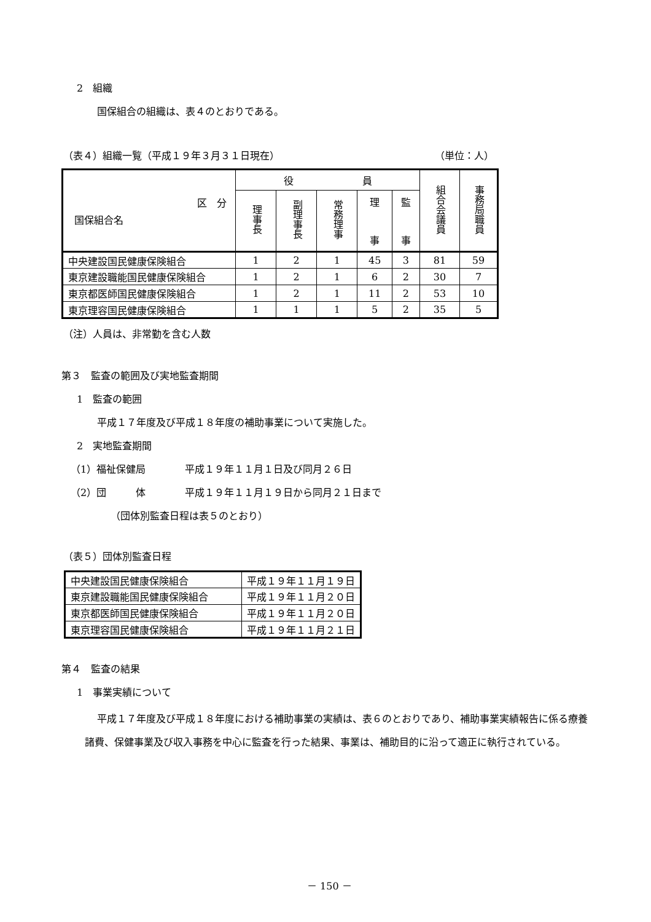2　組織
国保組合の組織は、表４のとおりである。
（表４）組織一覧（平成１９年３月３１日現在）
（単位：人）
| 区 分 国保組合名 | 役 員 | | | | | 組合会議員 | 事務局職員 |
| --- | --- | --- | --- | --- | --- | --- | --- |
| | 理事長 | 副理事長 | 常務理事 | 理 事 | 監 事 | | |
| 中央建設国民健康保険組合 | 1 | 2 | 1 | 45 | 3 | 81 | 59 |
| 東京建設職能国民健康保険組合 | 1 | 2 | 1 | 6 | 2 | 30 | 7 |
| 東京都医師国民健康保険組合 | 1 | 2 | 1 | 11 | 2 | 53 | 10 |
| 東京理容国民健康保険組合 | 1 | 1 | 1 | 5 | 2 | 35 | 5 |
（注）人員は、非常勤を含む人数
第３　監査の範囲及び実地監査期間
1　監査の範囲
平成１７年度及び平成１８年度の補助事業について実施した。
2　実地監査期間
（1）福祉保健局　　　　平成１９年１１月１日及び同月２６日
（2）団　　　体　　　　平成１９年１１月１９日から同月２１日まで
（団体別監査日程は表５のとおり）
（表５）団体別監査日程
| 中央建設国民健康保険組合 | 平成１９年１１月１９日 |
| 東京建設職能国民健康保険組合 | 平成１９年１１月２０日 |
| 東京都医師国民健康保険組合 | 平成１９年１１月２０日 |
| 東京理容国民健康保険組合 | 平成１９年１１月２１日 |
第４　監査の結果
1　事業実績について
平成１７年度及び平成１８年度における補助事業の実績は、表６のとおりであり、補助事業実績報告に係る療養諸費、保健事業及び収入事務を中心に監査を行った結果、事業は、補助目的に沿って適正に執行されている。
－ 150 －